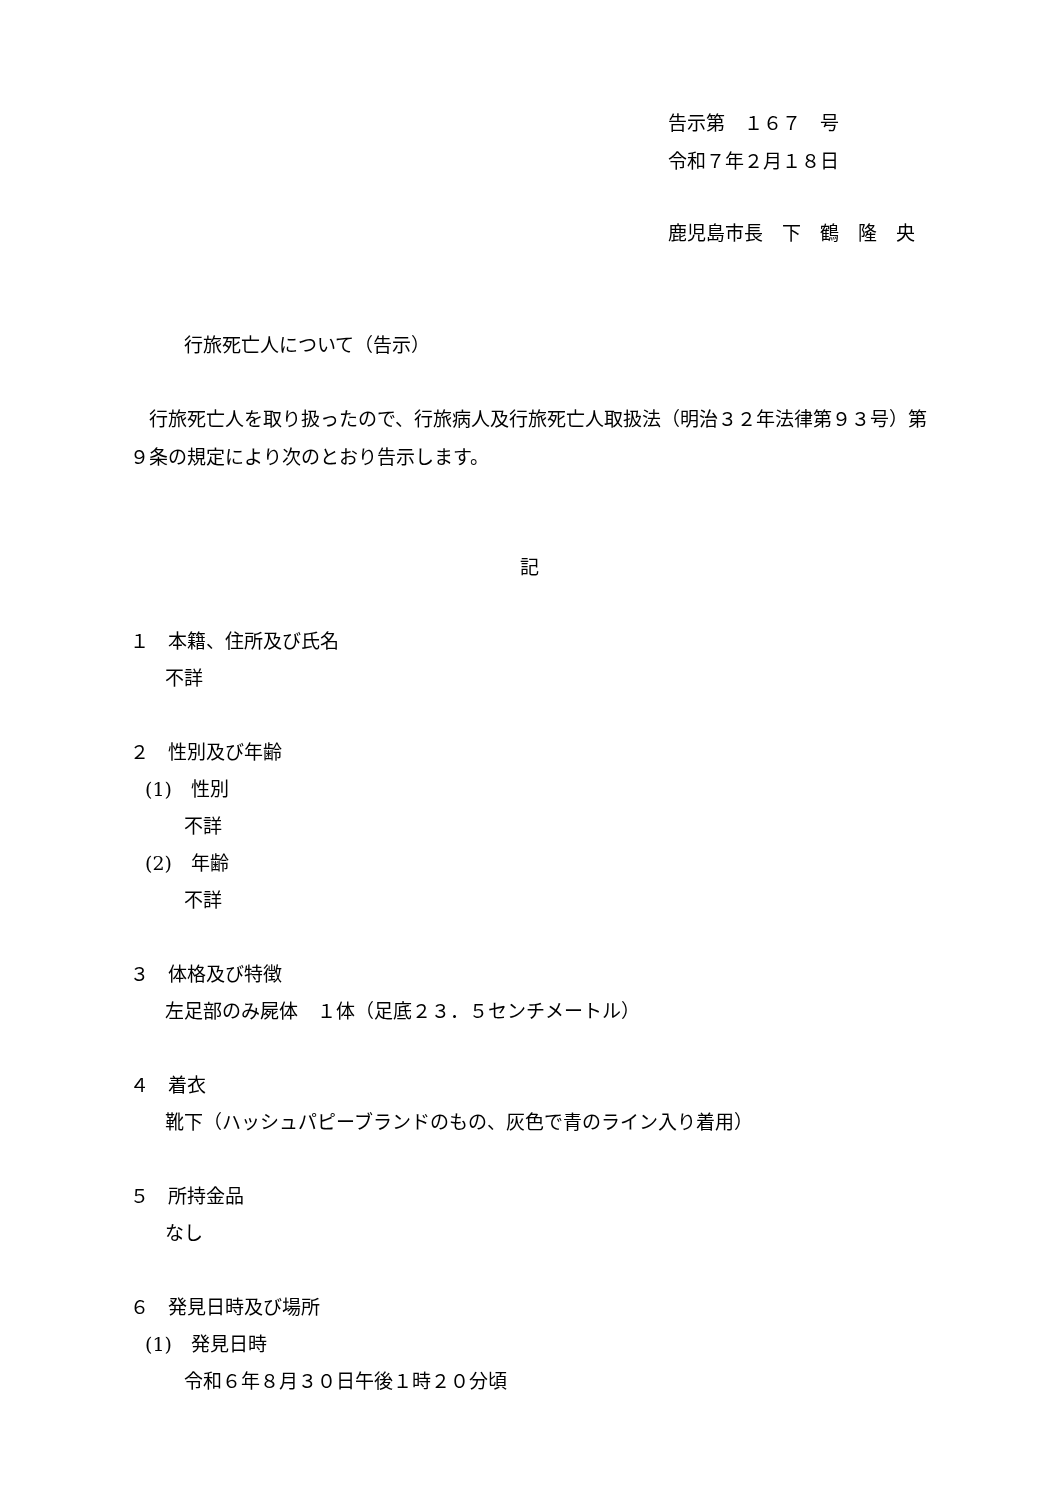告示第　１６７　号
令和７年２月１８日
鹿児島市長　下　鶴　隆　央
行旅死亡人について（告示）
　行旅死亡人を取り扱ったので、行旅病人及行旅死亡人取扱法（明治３２年法律第９３号）第
９条の規定により次のとおり告示します。
記
１　本籍、住所及び氏名
不詳
２　性別及び年齢
(1)　性別
不詳
(2)　年齢
不詳
３　体格及び特徴
左足部のみ屍体　１体（足底２３．５センチメートル）
４　着衣
靴下（ハッシュパピーブランドのもの、灰色で青のライン入り着用）
５　所持金品
なし
６　発見日時及び場所
(1)　発見日時
令和６年８月３０日午後１時２０分頃